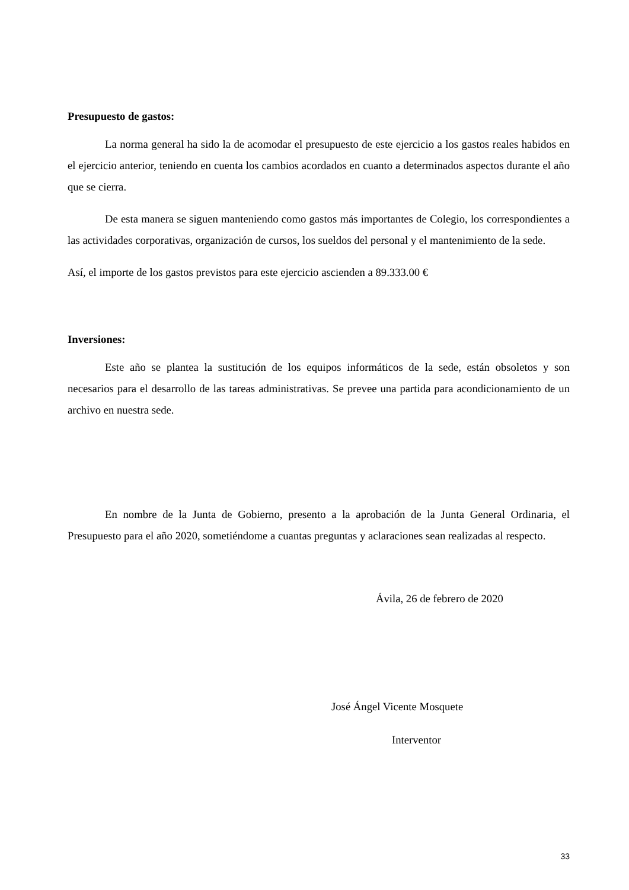Presupuesto de gastos:
La norma general ha sido la de acomodar el presupuesto de este ejercicio a los gastos reales habidos en el ejercicio anterior, teniendo en cuenta los cambios acordados en cuanto a determinados aspectos durante el año que se cierra.
De esta manera se siguen manteniendo como gastos más importantes de Colegio, los correspondientes a las actividades corporativas, organización de cursos, los sueldos del personal y el mantenimiento de la sede.
Así, el importe de los gastos previstos para este ejercicio ascienden a 89.333.00 €
Inversiones:
Este año se plantea la sustitución de los equipos informáticos de la sede, están obsoletos y son necesarios para el desarrollo de las tareas administrativas. Se prevee una partida para acondicionamiento de un archivo en nuestra sede.
En nombre de la Junta de Gobierno, presento a la aprobación de la Junta General Ordinaria, el Presupuesto para el año 2020, sometiéndome a cuantas preguntas y aclaraciones sean realizadas al respecto.
Ávila, 26 de febrero de 2020
José Ángel Vicente Mosquete
Interventor
33